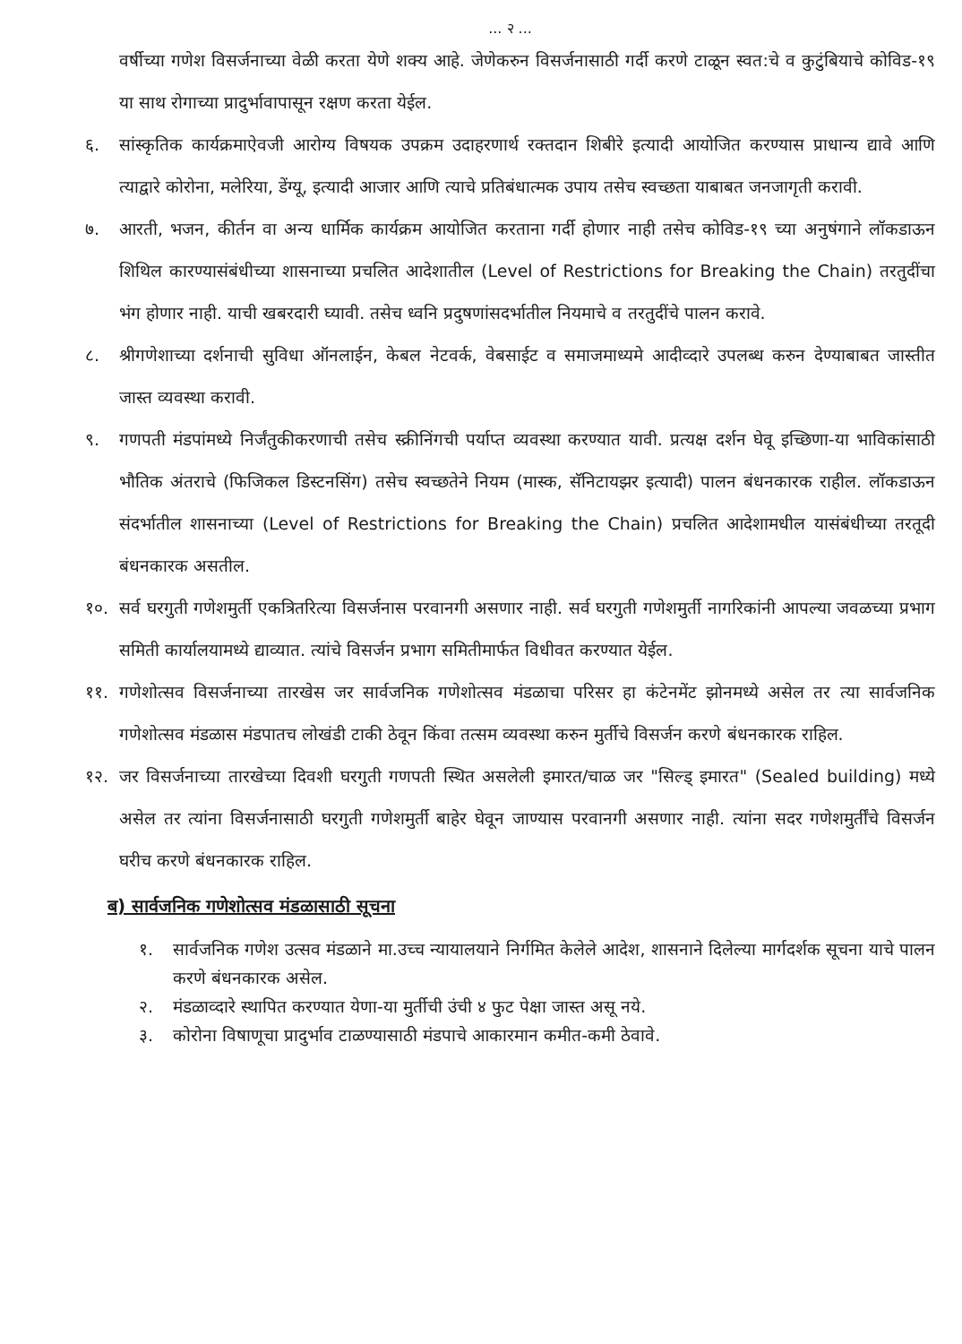... २ ...
वर्षीच्या गणेश विसर्जनाच्या वेळी करता येणे शक्य आहे. जेणेकरुन विसर्जनासाठी गर्दी करणे टाळून स्वत:चे व कुटुंबियाचे कोविड-१९ या साथ रोगाच्या प्रादुर्भावापासून रक्षण करता येईल.
६. सांस्कृतिक कार्यक्रमाऐवजी आरोग्य विषयक उपक्रम उदाहरणार्थ रक्तदान शिबीरे इत्यादी आयोजित करण्यास प्राधान्य द्यावे आणि त्याद्वारे कोरोना, मलेरिया, डेंग्यू, इत्यादी आजार आणि त्याचे प्रतिबंधात्मक उपाय तसेच स्वच्छता याबाबत जनजागृती करावी.
७. आरती, भजन, कीर्तन वा अन्य धार्मिक कार्यक्रम आयोजित करताना गर्दी होणार नाही तसेच कोविड-१९ च्या अनुषंगाने लॉकडाऊन शिथिल कारण्यासंबंधीच्या शासनाच्या प्रचलित आदेशातील (Level of Restrictions for Breaking the Chain) तरतुदींचा भंग होणार नाही. याची खबरदारी घ्यावी. तसेच ध्वनि प्रदुषणांसदर्भातील नियमाचे व तरतुदींचे पालन करावे.
८. श्रीगणेशाच्या दर्शनाची सुविधा ऑनलाईन, केबल नेटवर्क, वेबसाईट व समाजमाध्यमे आदीव्दारे उपलब्ध करुन देण्याबाबत जास्तीत जास्त व्यवस्था करावी.
९. गणपती मंडपांमध्ये निर्जंतुकीकरणाची तसेच स्क्रीनिंगची पर्याप्त व्यवस्था करण्यात यावी. प्रत्यक्ष दर्शन घेवू इच्छिणा-या भाविकांसाठी भौतिक अंतराचे (फिजिकल डिस्टनसिंग) तसेच स्वच्छतेने नियम (मास्क, सॅनिटायझर इत्यादी) पालन बंधनकारक राहील. लॉकडाऊन संदर्भातील शासनाच्या (Level of Restrictions for Breaking the Chain) प्रचलित आदेशामधील यासंबंधीच्या तरतूदी बंधनकारक असतील.
१०. सर्व घरगुती गणेशमुर्ती एकत्रितरित्या विसर्जनास परवानगी असणार नाही. सर्व घरगुती गणेशमुर्ती नागरिकांनी आपल्या जवळच्या प्रभाग समिती कार्यालयामध्ये द्याव्यात. त्यांचे विसर्जन प्रभाग समितीमार्फत विधीवत करण्यात येईल.
११. गणेशोत्सव विसर्जनाच्या तारखेस जर सार्वजनिक गणेशोत्सव मंडळाचा परिसर हा कंटेनमेंट झोनमध्ये असेल तर त्या सार्वजनिक गणेशोत्सव मंडळास मंडपातच लोखंडी टाकी ठेवून किंवा तत्सम व्यवस्था करुन मुर्तीचे विसर्जन करणे बंधनकारक राहिल.
१२. जर विसर्जनाच्या तारखेच्या दिवशी घरगुती गणपती स्थित असलेली इमारत/चाळ जर "सिल्ड् इमारत" (Sealed building) मध्ये असेल तर त्यांना विसर्जनासाठी घरगुती गणेशमुर्ती बाहेर घेवून जाण्यास परवानगी असणार नाही. त्यांना सदर गणेशमुर्तींचे विसर्जन घरीच करणे बंधनकारक राहिल.
ब) सार्वजनिक गणेशोत्सव मंडळासाठी सूचना
१. सार्वजनिक गणेश उत्सव मंडळाने मा.उच्च न्यायालयाने निर्गमित केलेले आदेश, शासनाने दिलेल्या मार्गदर्शक सूचना याचे पालन करणे बंधनकारक असेल.
२. मंडळाव्दारे स्थापित करण्यात येणा-या मुर्तीची उंची ४ फुट पेक्षा जास्त असू नये.
३. कोरोना विषाणूचा प्रादुर्भाव टाळण्यासाठी मंडपाचे आकारमान कमीत-कमी ठेवावे.